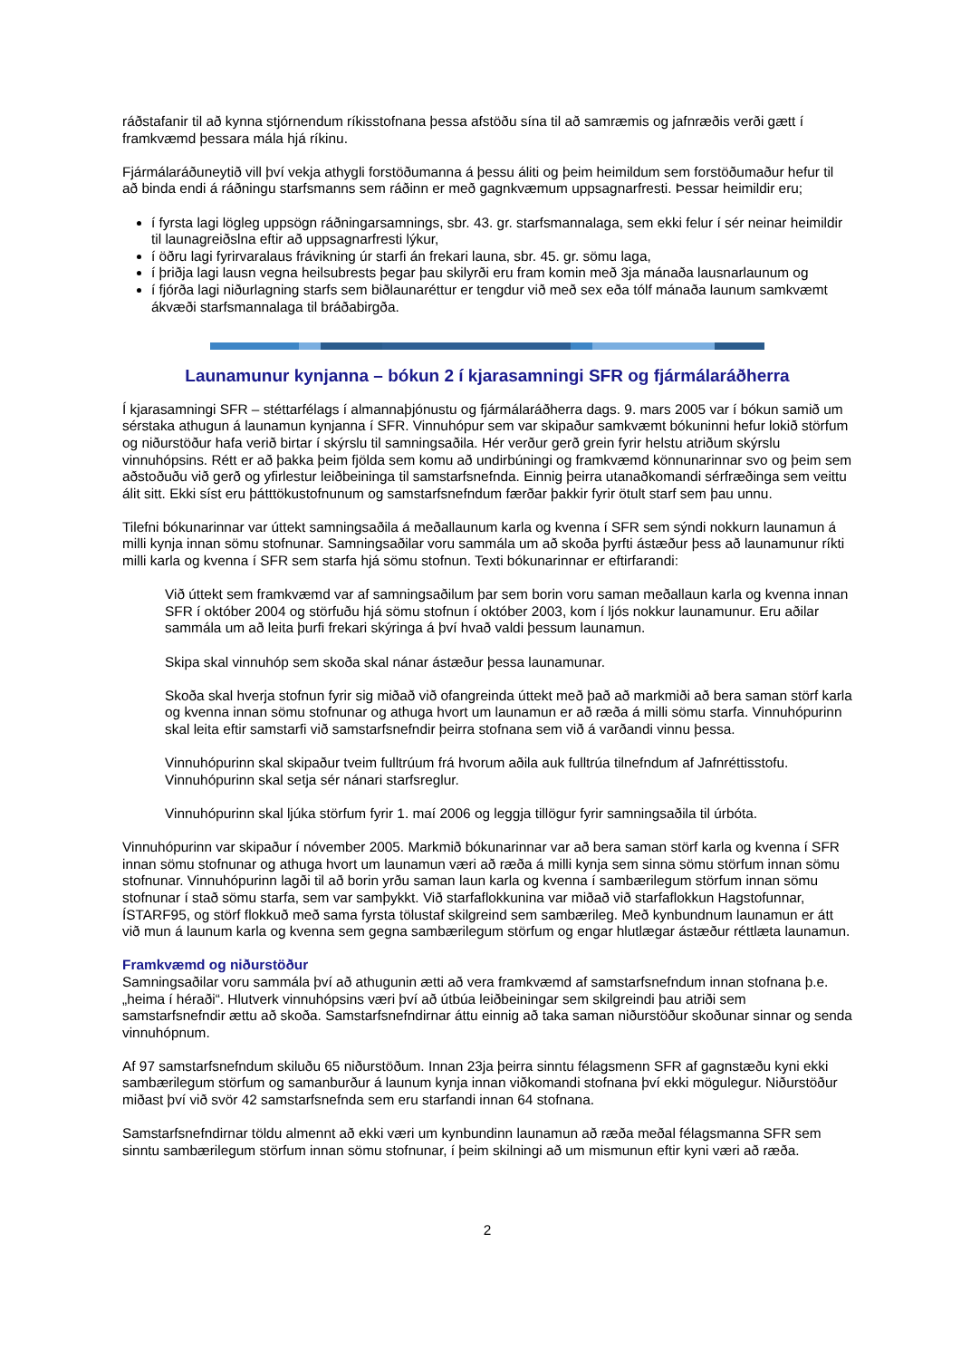ráðstafanir til að kynna stjórnendum ríkisstofnana þessa afstöðu sína til að samræmis og jafnræðis verði gætt í framkvæmd þessara mála hjá ríkinu.
Fjármálaráðuneytið vill því vekja athygli forstöðumanna á þessu áliti og þeim heimildum sem forstöðumaður hefur til að binda endi á ráðningu starfsmanns sem ráðinn er með gagnkvæmum uppsagnarfresti. Þessar heimildir eru;
í fyrsta lagi lögleg uppsögn ráðningarsamnings, sbr. 43. gr. starfsmannalaga, sem ekki felur í sér neinar heimildir til launagreiðslna eftir að uppsagnarfresti lýkur,
í öðru lagi fyrirvaralaus frávikning úr starfi án frekari launa, sbr. 45. gr. sömu laga,
í þriðja lagi lausn vegna heilsubrests þegar þau skilyrði eru fram komin með 3ja mánaða lausnarlaunum og
í fjórða lagi niðurlagning starfs sem biðlaunaréttur er tengdur við með sex eða tólf mánaða launum samkvæmt ákvæði starfsmannalaga til bráðabirgða.
Launamunur kynjanna – bókun 2 í kjarasamningi SFR og fjármálaráðherra
Í kjarasamningi SFR – stéttarfélags í almannaþjónustu og fjármálaráðherra dags. 9. mars 2005 var í bókun samið um sérstaka athugun á launamun kynjanna í SFR. Vinnuhópur sem var skipaður samkvæmt bókuninni hefur lokið störfum og niðurstöður hafa verið birtar í skýrslu til samningsaðila. Hér verður gerð grein fyrir helstu atriðum skýrslu vinnuhópsins. Rétt er að þakka þeim fjölda sem komu að undirbúningi og framkvæmd könnunarinnar svo og þeim sem aðstoðuðu við gerð og yfirlestur leiðbeininga til samstarfsnefnda. Einnig þeirra utanaðkomandi sérfræðinga sem veittu álit sitt. Ekki síst eru þátttökustofnunum og samstarfsnefndum færðar þakkir fyrir ötult starf sem þau unnu.
Tilefni bókunarinnar var úttekt samningsaðila á meðallaunum karla og kvenna í SFR sem sýndi nokkurn launamun á milli kynja innan sömu stofnunar. Samningsaðilar voru sammála um að skoða þyrfti ástæður þess að launamunur ríkti milli karla og kvenna í SFR sem starfa hjá sömu stofnun. Texti bókunarinnar er eftirfarandi:
Við úttekt sem framkvæmd var af samningsaðilum þar sem borin voru saman meðallaun karla og kvenna innan SFR í október 2004 og störfuðu hjá sömu stofnun í október 2003, kom í ljós nokkur launamunur. Eru aðilar sammála um að leita þurfi frekari skýringa á því hvað valdi þessum launamun.
Skipa skal vinnuhóp sem skoða skal nánar ástæður þessa launamunar.
Skoða skal hverja stofnun fyrir sig miðað við ofangreinda úttekt með það að markmiði að bera saman störf karla og kvenna innan sömu stofnunar og athuga hvort um launamun er að ræða á milli sömu starfa. Vinnuhópurinn skal leita eftir samstarfi við samstarfsnefndir þeirra stofnana sem við á varðandi vinnu þessa.
Vinnuhópurinn skal skipaður tveim fulltrúum frá hvorum aðila auk fulltrúa tilnefndum af Jafnréttisstofu. Vinnuhópurinn skal setja sér nánari starfsreglur.
Vinnuhópurinn skal ljúka störfum fyrir 1. maí 2006 og leggja tillögur fyrir samningsaðila til úrbóta.
Vinnuhópurinn var skipaður í nóvember 2005. Markmið bókunarinnar var að bera saman störf karla og kvenna í SFR innan sömu stofnunar og athuga hvort um launamun væri að ræða á milli kynja sem sinna sömu störfum innan sömu stofnunar. Vinnuhópurinn lagði til að borin yrðu saman laun karla og kvenna í sambærilegum störfum innan sömu stofnunar í stað sömu starfa, sem var samþykkt. Við starfaflokkunina var miðað við starfaflokkun Hagstofunnar, ÍSTARF95, og störf flokkuð með sama fyrsta tölustaf skilgreind sem sambærileg. Með kynbundnum launamun er átt við mun á launum karla og kvenna sem gegna sambærilegum störfum og engar hlutlægar ástæður réttlæta launamun.
Framkvæmd og niðurstöður
Samningsaðilar voru sammála því að athugunin ætti að vera framkvæmd af samstarfsnefndum innan stofnana þ.e. „heima í héraði“. Hlutverk vinnuhópsins væri því að útbúa leiðbeiningar sem skilgreindi þau atriði sem samstarfsnefndir ættu að skoða. Samstarfsnefndirnar áttu einnig að taka saman niðurstöður skoðunar sinnar og senda vinnuhópnum.
Af 97 samstarfsnefndum skiluðu 65 niðurstöðum. Innan 23ja þeirra sinntu félagsmenn SFR af gagnstæðu kyni ekki sambærilegum störfum og samanburður á launum kynja innan viðkomandi stofnana því ekki mögulegur. Niðurstöður miðast því við svör 42 samstarfsnefnda sem eru starfandi innan 64 stofnana.
Samstarfsnefndirnar töldu almennt að ekki væri um kynbundinn launamun að ræða meðal félagsmanna SFR sem sinntu sambærilegum störfum innan sömu stofnunar, í þeim skilningi að um mismunun eftir kyni væri að ræða.
2